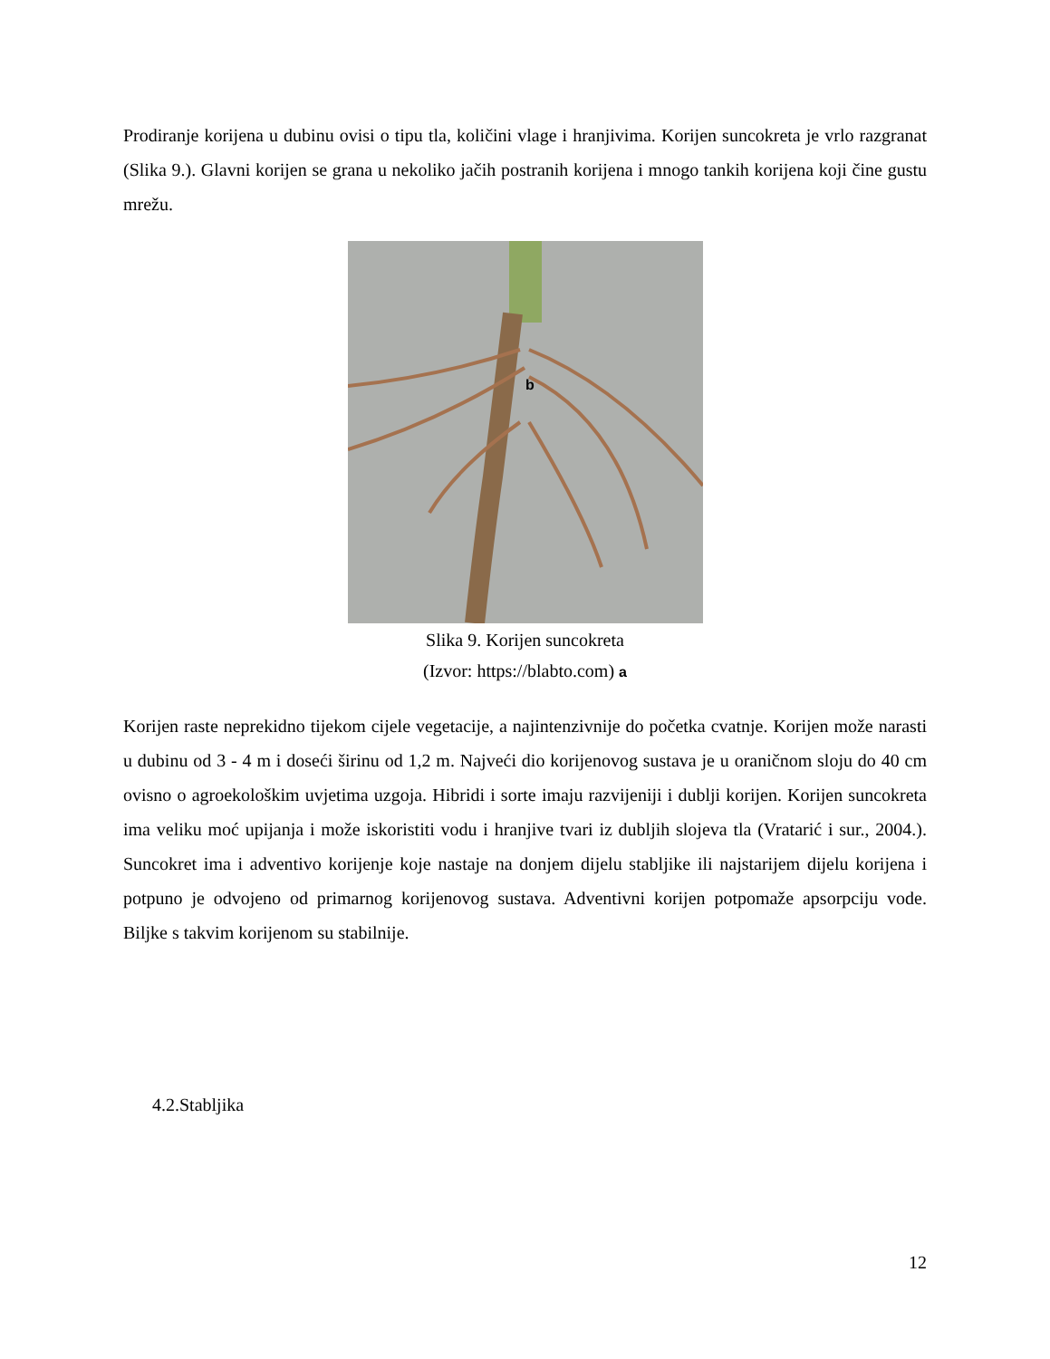Prodiranje korijena u dubinu ovisi o tipu tla, količini vlage i hranjivima. Korijen suncokreta je vrlo razgranat (Slika 9.). Glavni korijen se grana u nekoliko jačih postranih korijena i mnogo tankih korijena koji čine gustu mrežu.
b
Slika 9. Korijen suncokreta
(Izvor: https://blabto.com) a
Korijen raste neprekidno tijekom cijele vegetacije, a najintenzivnije do početka cvatnje. Korijen može narasti u dubinu od 3 - 4 m i doseći širinu od 1,2 m. Najveći dio korijenovog sustava je u oraničnom sloju do 40 cm ovisno o agroekološkim uvjetima uzgoja. Hibridi i sorte imaju razvijeniji i dublji korijen. Korijen suncokreta ima veliku moć upijanja i može iskoristiti vodu i hranjive tvari iz dubljih slojeva tla (Vratarić i sur., 2004.). Suncokret ima i adventivo korijenje koje nastaje na donjem dijelu stabljike ili najstarijem dijelu korijena i potpuno je odvojeno od primarnog korijenovog sustava. Adventivni korijen potpomaže apsorpciju vode. Biljke s takvim korijenom su stabilnije.
4.2.Stabljika
12